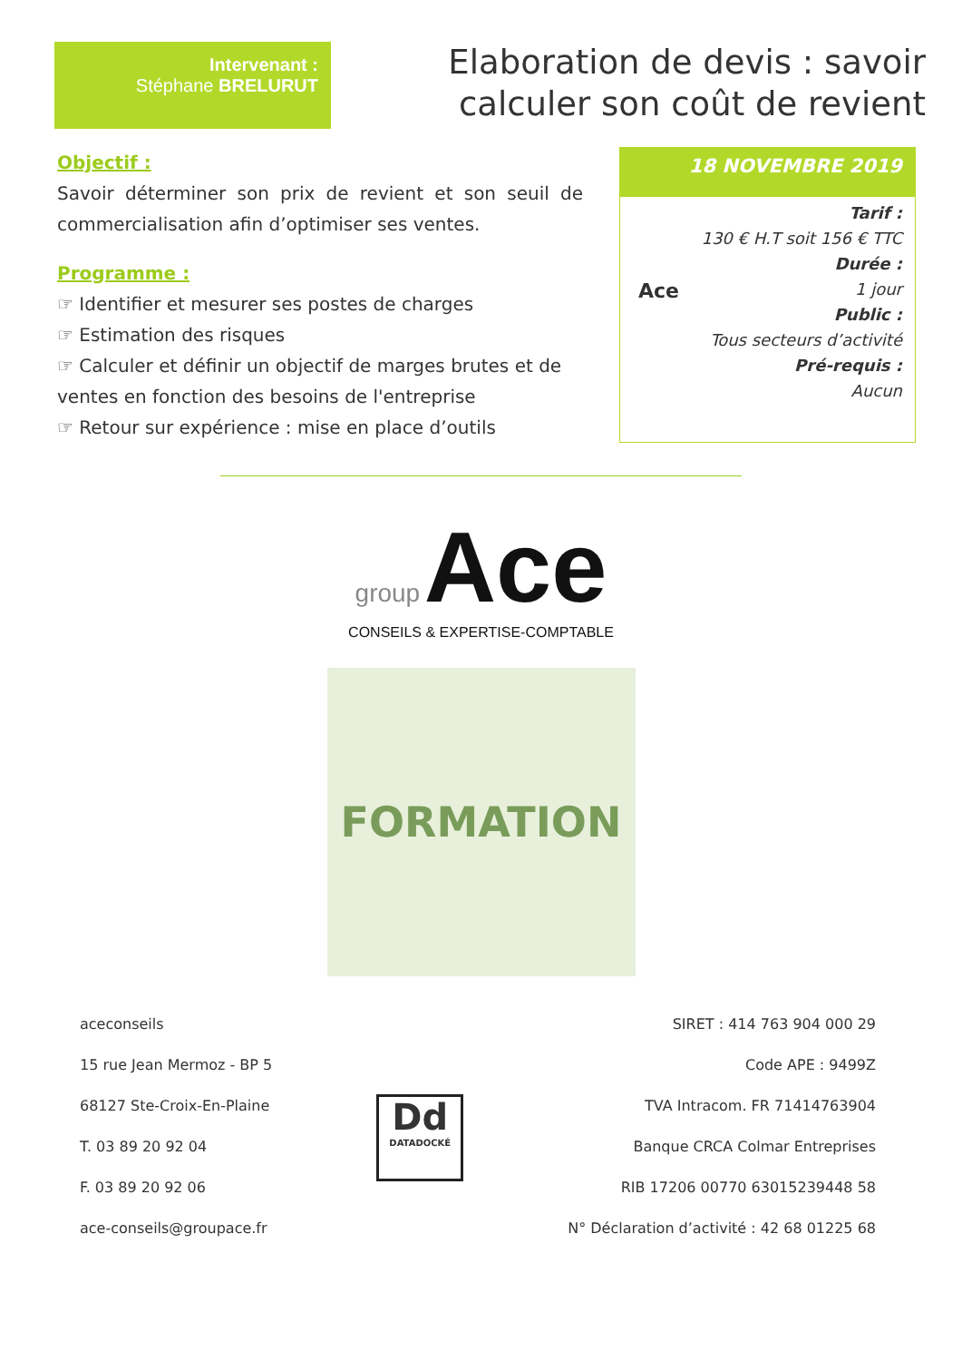Intervenant :
Stéphane BRELURUT
Elaboration de devis : savoir
calculer son coût de revient
Objectif :
Savoir déterminer son prix de revient et son seuil de commercialisation afin d’optimiser ses ventes.
Programme :
☞ Identifier et mesurer ses postes de charges
☞ Estimation des risques
☞ Calculer et définir un objectif de marges brutes et de ventes en fonction des besoins de l'entreprise
☞ Retour sur expérience : mise en place d’outils
18 NOVEMBRE 2019
Ace
Tarif :
130 € H.T soit 156 € TTC
Durée :
1 jour
Public :
Tous secteurs d’activité
Pré-requis :
Aucun
group Ace
CONSEILS & EXPERTISE-COMPTABLE
FORMATION
aceconseils
15 rue Jean Mermoz - BP 5
68127 Ste-Croix-En-Plaine
T. 03 89 20 92 04
F. 03 89 20 92 06
ace-conseils@groupace.fr
Dd
DATADOCKÉ
SIRET : 414 763 904 000 29
Code APE : 9499Z
TVA Intracom. FR 71414763904
Banque CRCA Colmar Entreprises
RIB 17206 00770 63015239448 58
N° Déclaration d’activité : 42 68 01225 68